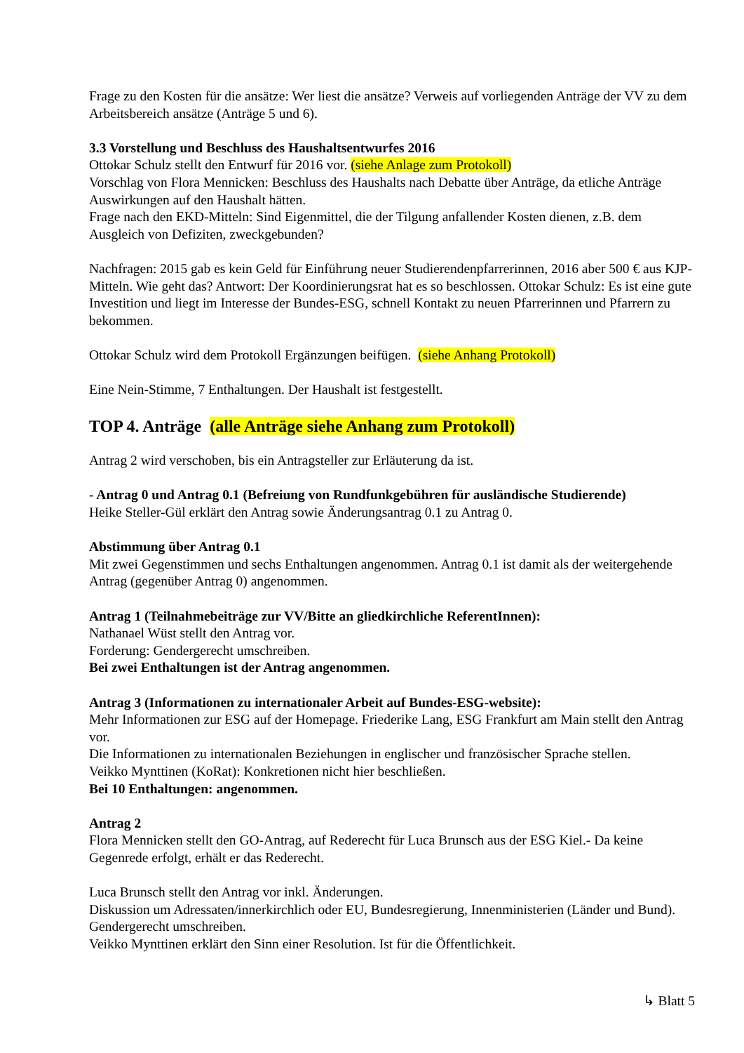Frage zu den Kosten für die ansätze: Wer liest die ansätze? Verweis auf vorliegenden Anträge der VV zu dem Arbeitsbereich ansätze (Anträge 5 und 6).
3.3 Vorstellung und Beschluss des Haushaltsentwurfes 2016
Ottokar Schulz stellt den Entwurf für 2016 vor. (siehe Anlage zum Protokoll)
Vorschlag von Flora Mennicken: Beschluss des Haushalts nach Debatte über Anträge, da etliche Anträge Auswirkungen auf den Haushalt hätten.
Frage nach den EKD-Mitteln: Sind Eigenmittel, die der Tilgung anfallender Kosten dienen, z.B. dem Ausgleich von Defiziten, zweckgebunden?
Nachfragen: 2015 gab es kein Geld für Einführung neuer Studierendenpfarrerinnen, 2016 aber 500 € aus KJP-Mitteln. Wie geht das? Antwort: Der Koordinierungsrat hat es so beschlossen. Ottokar Schulz: Es ist eine gute Investition und liegt im Interesse der Bundes-ESG, schnell Kontakt zu neuen Pfarrerinnen und Pfarrern zu bekommen.
Ottokar Schulz wird dem Protokoll Ergänzungen beifügen. (siehe Anhang Protokoll)
Eine Nein-Stimme, 7 Enthaltungen. Der Haushalt ist festgestellt.
TOP 4. Anträge (alle Anträge siehe Anhang zum Protokoll)
Antrag 2 wird verschoben, bis ein Antragsteller zur Erläuterung da ist.
- Antrag 0 und Antrag 0.1 (Befreiung von Rundfunkgebühren für ausländische Studierende)
Heike Steller-Gül erklärt den Antrag sowie Änderungsantrag 0.1 zu Antrag 0.
Abstimmung über Antrag 0.1
Mit zwei Gegenstimmen und sechs Enthaltungen angenommen. Antrag 0.1 ist damit als der weitergehende Antrag (gegenüber Antrag 0) angenommen.
Antrag 1 (Teilnahmebeiträge zur VV/Bitte an gliedkirchliche ReferentInnen):
Nathanael Wüst stellt den Antrag vor.
Forderung: Gendergerecht umschreiben.
Bei zwei Enthaltungen ist der Antrag angenommen.
Antrag 3 (Informationen zu internationaler Arbeit auf Bundes-ESG-website):
Mehr Informationen zur ESG auf der Homepage. Friederike Lang, ESG Frankfurt am Main stellt den Antrag vor.
Die Informationen zu internationalen Beziehungen in englischer und französischer Sprache stellen.
Veikko Mynttinen (KoRat): Konkretionen nicht hier beschließen.
Bei 10 Enthaltungen: angenommen.
Antrag 2
Flora Mennicken stellt den GO-Antrag, auf Rederecht für Luca Brunsch aus der ESG Kiel.- Da keine Gegenrede erfolgt, erhält er das Rederecht.
Luca Brunsch stellt den Antrag vor inkl. Änderungen.
Diskussion um Adressaten/innerkirchlich oder EU, Bundesregierung, Innenministerien (Länder und Bund). Gendergerecht umschreiben.
Veikko Mynttinen erklärt den Sinn einer Resolution. Ist für die Öffentlichkeit.
↳ Blatt 5